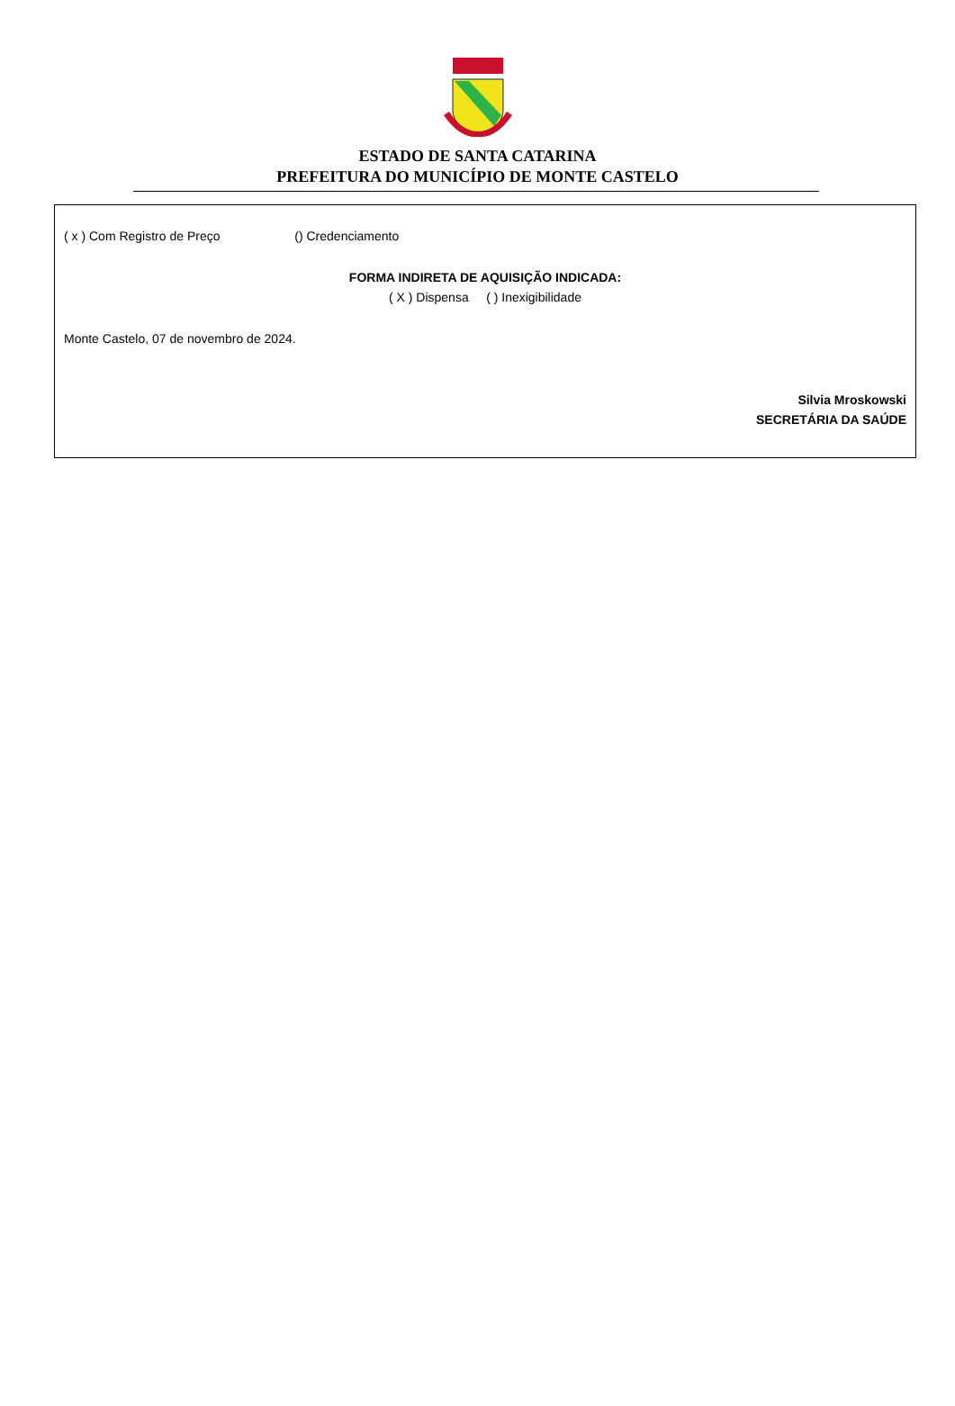ESTADO DE SANTA CATARINA
PREFEITURA DO MUNICÍPIO DE MONTE CASTELO
( x ) Com Registro de Preço () Credenciamento
FORMA INDIRETA DE AQUISIÇÃO INDICADA:
( X ) Dispensa ( ) Inexigibilidade
Monte Castelo, 07 de novembro de 2024.
Silvia Mroskowski
SECRETÁRIA DA SAÚDE